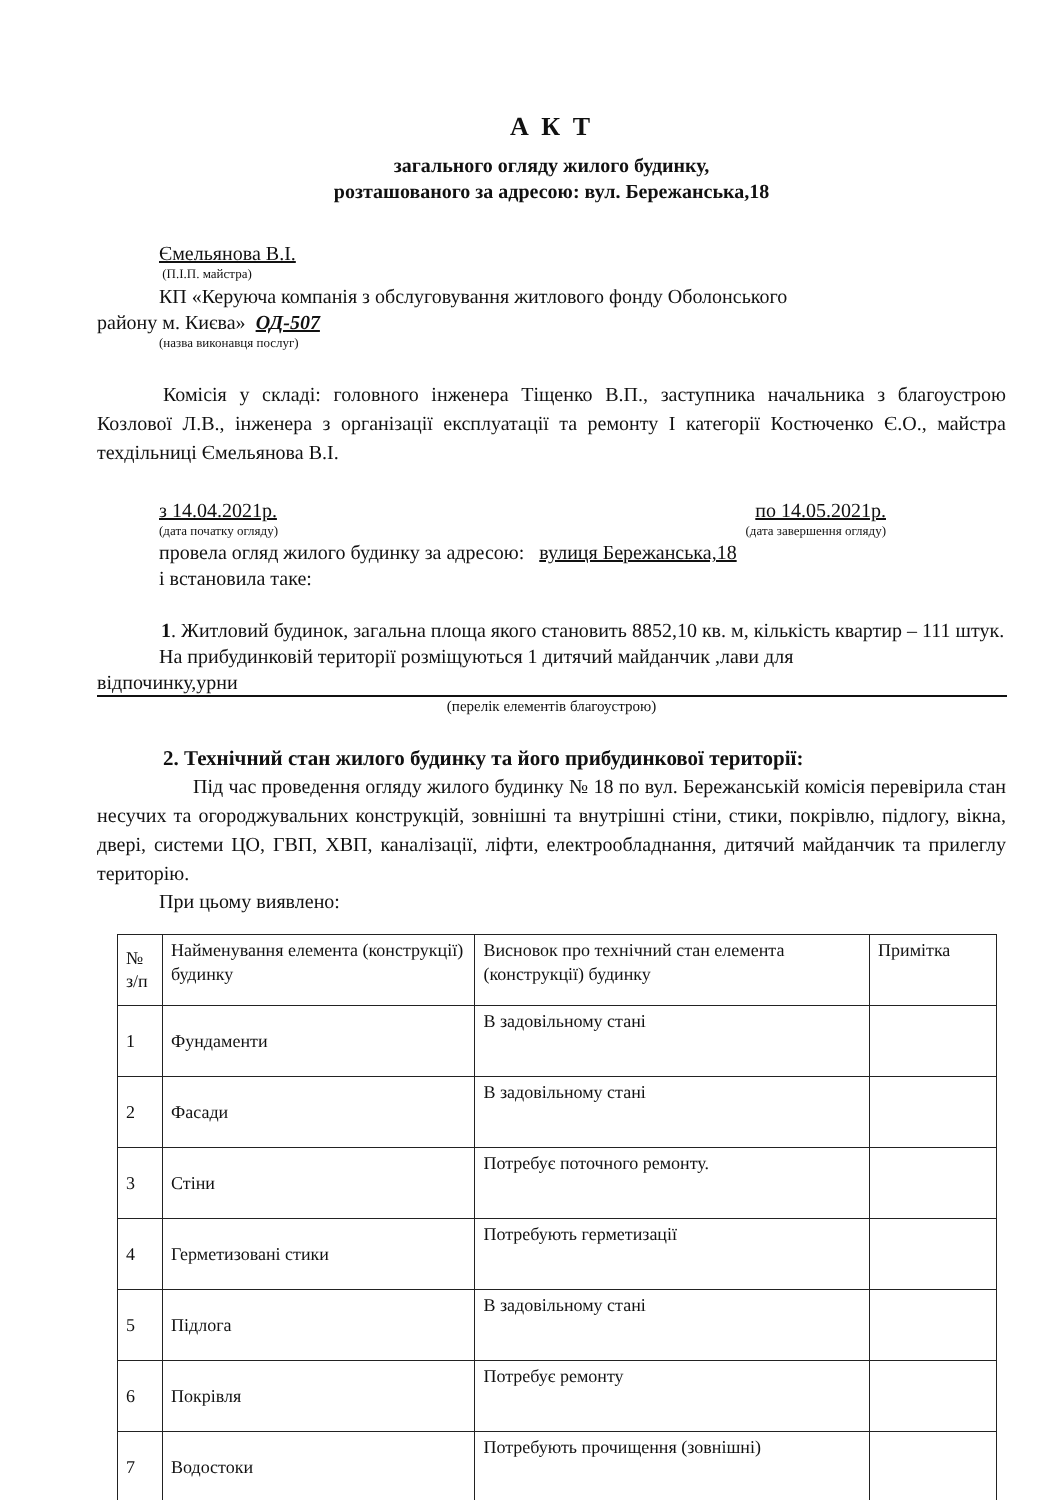А К Т
загального огляду жилого будинку,
розташованого за адресою: вул. Бережанська,18
Ємельянова В.І.
(П.І.П. майстра)
КП «Керуюча компанія з обслуговування житлового фонду Оболонського
району м. Києва» ОД-507
(назва виконавця послуг)
Комісія у складі: головного інженера Тіщенко В.П., заступника начальника з благоустрою Козлової Л.В., інженера з організації експлуатації та ремонту І категорії Костюченко Є.О., майстра техдільниці Ємельянова В.І.
з 14.04.2021р. по 14.05.2021р.
(дата початку огляду) (дата завершення огляду)
провела огляд жилого будинку за адресою: вулиця Бережанська,18
і встановила таке:
1. Житловий будинок, загальна площа якого становить 8852,10 кв. м, кількість квартир – 111 штук.
На прибудинковій території розміщуються 1 дитячий майданчик ,лави для
відпочинку,урни
(перелік елементів благоустрою)
2. Технічний стан жилого будинку та його прибудинкової території:
Під час проведення огляду жилого будинку № 18 по вул. Бережанській комісія перевірила стан несучих та огороджувальних конструкцій, зовнішні та внутрішні стіни, стики, покрівлю, підлогу, вікна, двері, системи ЦО, ГВП, ХВП, каналізації, ліфти, електрообладнання, дитячий майданчик та прилеглу територію.
При цьому виявлено:
| № з/п | Найменування елемента (конструкції) будинку | Висновок про технічний стан елемента (конструкції) будинку | Примітка |
| 1 | Фундаменти | В задовільному стані | |
| 2 | Фасади | В задовільному стані | |
| 3 | Стіни | Потребує поточного ремонту. | |
| 4 | Герметизовані стики | Потребують герметизації | |
| 5 | Підлога | В задовільному стані | |
| 6 | Покрівля | Потребує ремонту | |
| 7 | Водостоки | Потребують прочищення (зовнішні) | |